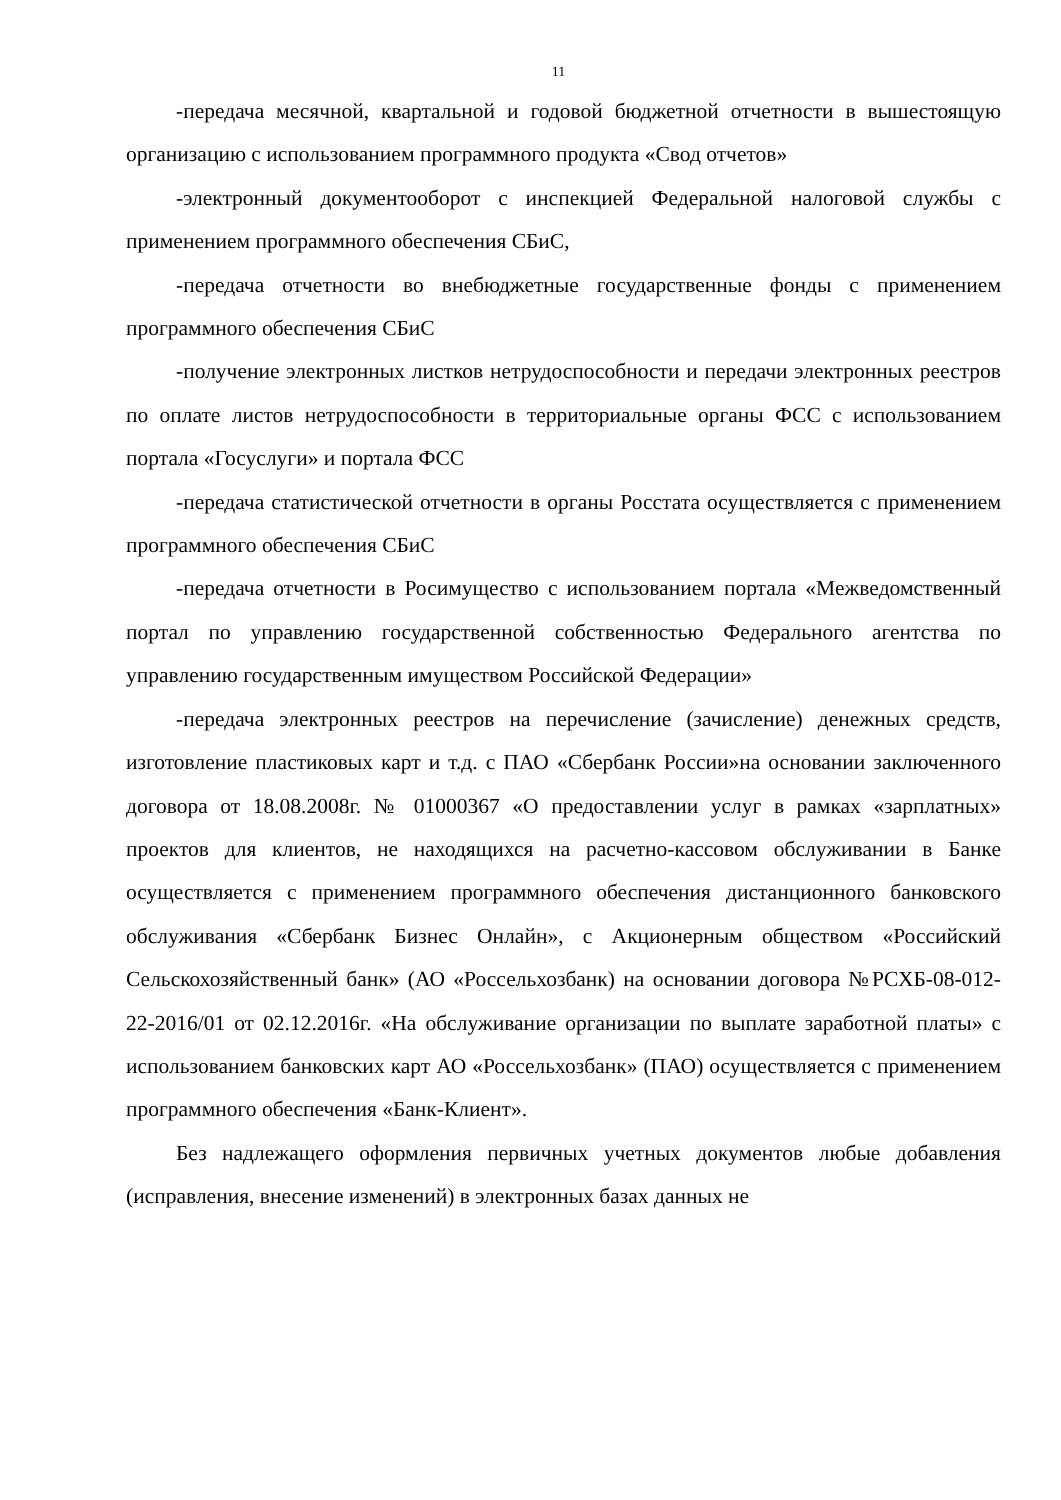11
-передача месячной, квартальной и годовой бюджетной отчетности в вышестоящую организацию с использованием программного продукта «Свод отчетов»
-электронный документооборот с инспекцией Федеральной налоговой службы с применением программного обеспечения СБиС,
-передача отчетности во внебюджетные государственные фонды с применением программного обеспечения СБиС
-получение электронных листков нетрудоспособности и передачи электронных реестров по оплате листов нетрудоспособности в территориальные органы ФСС с использованием портала «Госуслуги» и портала ФСС
-передача статистической отчетности в органы Росстата осуществляется с применением программного обеспечения СБиС
-передача отчетности в Росимущество с использованием портала «Межведомственный портал по управлению государственной собственностью Федерального агентства по управлению государственным имуществом Российской Федерации»
-передача электронных реестров на перечисление (зачисление) денежных средств, изготовление пластиковых карт и т.д. с ПАО «Сбербанк России»на основании заключенного договора от 18.08.2008г. № 01000367 «О предоставлении услуг в рамках «зарплатных» проектов для клиентов, не находящихся на расчетно-кассовом обслуживании в Банке осуществляется с применением программного обеспечения дистанционного банковского обслуживания «Сбербанк Бизнес Онлайн», с Акционерным обществом «Российский Сельскохозяйственный банк» (АО «Россельхозбанк) на основании договора №РСХБ-08-012-22-2016/01 от 02.12.2016г. «На обслуживание организации по выплате заработной платы» с использованием банковских карт АО «Россельхозбанк» (ПАО) осуществляется с применением программного обеспечения «Банк-Клиент».
Без надлежащего оформления первичных учетных документов любые добавления (исправления, внесение изменений) в электронных базах данных не